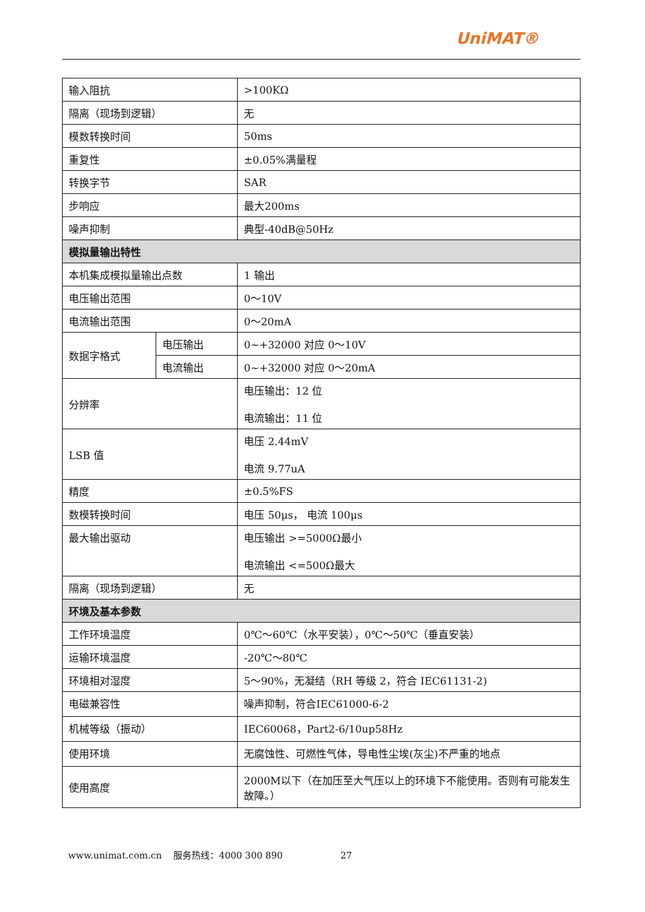UniMAT®
| 输入阻抗 | | >100KΩ |
| 隔离（现场到逻辑） | | 无 |
| 模数转换时间 | | 50ms |
| 重复性 | | ±0.05%满量程 |
| 转换字节 | | SAR |
| 步响应 | | 最大200ms |
| 噪声抑制 | | 典型-40dB@50Hz |
| 模拟量输出特性 | | |
| 本机集成模拟量输出点数 | | 1 输出 |
| 电压输出范围 | | 0～10V |
| 电流输出范围 | | 0～20mA |
| 数据字格式 | 电压输出 | 0~+32000 对应 0～10V |
| | 电流输出 | 0~+32000 对应 0～20mA |
| 分辨率 | | 电压输出：12 位 电流输出：11 位 |
| LSB 值 | | 电压 2.44mV 电流 9.77uA |
| 精度 | | ±0.5%FS |
| 数模转换时间 | | 电压 50μs， 电流 100μs |
| 最大输出驱动 | | 电压输出 >=5000Ω最小 电流输出 <=500Ω最大 |
| 隔离（现场到逻辑） | | 无 |
| 环境及基本参数 | | |
| 工作环境温度 | | 0℃～60℃（水平安装），0℃～50℃（垂直安装） |
| 运输环境温度 | | -20℃～80℃ |
| 环境相对湿度 | | 5～90%，无凝结（RH 等级 2，符合 IEC61131-2) |
| 电磁兼容性 | | 噪声抑制，符合IEC61000-6-2 |
| 机械等级（振动） | | IEC60068，Part2-6/10up58Hz |
| 使用环境 | | 无腐蚀性、可燃性气体，导电性尘埃(灰尘)不严重的地点 |
| 使用高度 | | 2000M以下（在加压至大气压以上的环境下不能使用。否则有可能发生故障。） |
www.unimat.com.cn 服务热线：4000 300 890 27